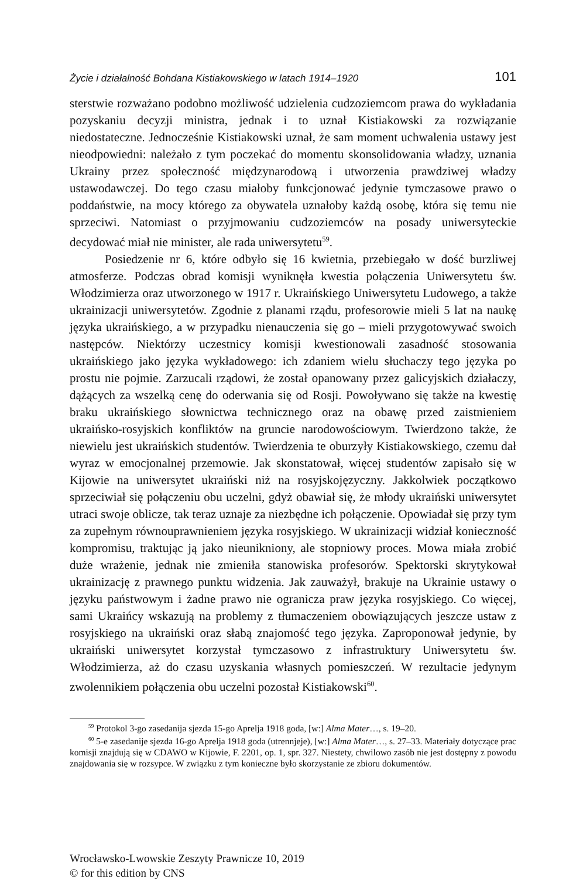Życie i działalność Bohdana Kistiakowskiego w latach 1914–1920 101
sterstwie rozważano podobno możliwość udzielenia cudzoziemcom prawa do wykładania pozyskaniu decyzji ministra, jednak i to uznał Kistiakowski za rozwiązanie niedostateczne. Jednocześnie Kistiakowski uznał, że sam moment uchwalenia ustawy jest nieodpowiedni: należało z tym poczekać do momentu skonsolidowania władzy, uznania Ukrainy przez społeczność międzynarodową i utworzenia prawdziwej władzy ustawodawczej. Do tego czasu miałoby funkcjonować jedynie tymczasowe prawo o poddaństwie, na mocy którego za obywatela uznałoby każdą osobę, która się temu nie sprzeciwi. Natomiast o przyjmowaniu cudzoziemców na posady uniwersyteckie decydować miał nie minister, ale rada uniwersytetu<sup>59</sup>.
Posiedzenie nr 6, które odbyło się 16 kwietnia, przebiegało w dość burzliwej atmosferze. Podczas obrad komisji wyniknęła kwestia połączenia Uniwersytetu św. Włodzimierza oraz utworzonego w 1917 r. Ukraińskiego Uniwersytetu Ludowego, a także ukrainizacji uniwersytetów. Zgodnie z planami rządu, profesorowie mieli 5 lat na naukę języka ukraińskiego, a w przypadku nienauczenia się go – mieli przygotowywać swoich następców. Niektórzy uczestnicy komisji kwestionowali zasadność stosowania ukraińskiego jako języka wykładowego: ich zdaniem wielu słuchaczy tego języka po prostu nie pojmie. Zarzucali rządowi, że został opanowany przez galicyjskich działaczy, dążących za wszelką cenę do oderwania się od Rosji. Powoływano się także na kwestię braku ukraińskiego słownictwa technicznego oraz na obawę przed zaistnieniem ukraińsko-rosyjskich konfliktów na gruncie narodowościowym. Twierdzono także, że niewielu jest ukraińskich studentów. Twierdzenia te oburzyły Kistiakowskiego, czemu dał wyraz w emocjonalnej przemowie. Jak skonstatował, więcej studentów zapisało się w Kijowie na uniwersytet ukraiński niż na rosyjskojęzyczny. Jakkolwiek początkowo sprzeciwiał się połączeniu obu uczelni, gdyż obawiał się, że młody ukraiński uniwersytet utraci swoje oblicze, tak teraz uznaje za niezbędne ich połączenie. Opowiadał się przy tym za zupełnym równouprawnieniem języka rosyjskiego. W ukrainizacji widział konieczność kompromisu, traktując ją jako nieunikniony, ale stopniowy proces. Mowa miała zrobić duże wrażenie, jednak nie zmieniła stanowiska profesorów. Spektorski skrytykował ukrainizację z prawnego punktu widzenia. Jak zauważył, brakuje na Ukrainie ustawy o języku państwowym i żadne prawo nie ogranicza praw języka rosyjskiego. Co więcej, sami Ukraińcy wskazują na problemy z tłumaczeniem obowiązujących jeszcze ustaw z rosyjskiego na ukraiński oraz słabą znajomość tego języka. Zaproponował jedynie, by ukraiński uniwersytet korzystał tymczasowo z infrastruktury Uniwersytetu św. Włodzimierza, aż do czasu uzyskania własnych pomieszczeń. W rezultacie jedynym zwolennikiem połączenia obu uczelni pozostał Kistiakowski<sup>60</sup>.
<sup>59</sup> Protokol 3-go zasedanija sjezda 15-go Aprelja 1918 goda, [w:] Alma Mater…, s. 19–20.
<sup>60</sup> 5-e zasedanije sjezda 16-go Aprelja 1918 goda (utrennjeje), [w:] Alma Mater…, s. 27–33. Materiały dotyczące prac komisji znajdują się w CDAWO w Kijowie, F. 2201, op. 1, spr. 327. Niestety, chwilowo zasób nie jest dostępny z powodu znajdowania się w rozsypce. W związku z tym konieczne było skorzystanie ze zbioru dokumentów.
Wrocławsko-Lwowskie Zeszyty Prawnicze 10, 2019
© for this edition by CNS